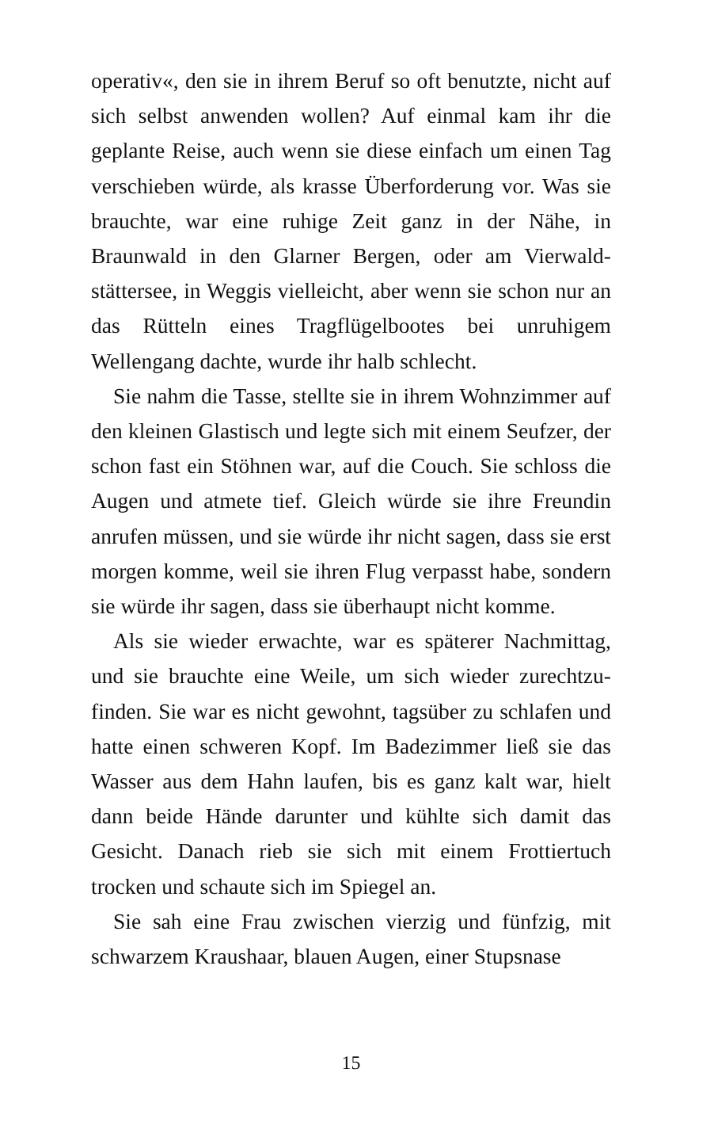operativ«, den sie in ihrem Beruf so oft benutzte, nicht auf sich selbst anwenden wollen? Auf einmal kam ihr die geplante Reise, auch wenn sie diese einfach um einen Tag verschieben würde, als krasse Überforderung vor. Was sie brauchte, war eine ruhige Zeit ganz in der Nähe, in Braunwald in den Glarner Bergen, oder am Vierwald­stättersee, in Weggis vielleicht, aber wenn sie schon nur an das Rütteln eines Tragflügelbootes bei unruhigem Wellengang dachte, wurde ihr halb schlecht.
Sie nahm die Tasse, stellte sie in ihrem Wohnzimmer auf den kleinen Glastisch und legte sich mit einem Seuf­zer, der schon fast ein Stöhnen war, auf die Couch. Sie schloss die Augen und atmete tief. Gleich würde sie ihre Freundin anrufen müssen, und sie würde ihr nicht sa­gen, dass sie erst morgen komme, weil sie ihren Flug verpasst habe, sondern sie würde ihr sagen, dass sie über­haupt nicht komme.
Als sie wieder erwachte, war es späterer Nachmittag, und sie brauchte eine Weile, um sich wieder zurechtzu­finden. Sie war es nicht gewohnt, tagsüber zu schlafen und hatte einen schweren Kopf. Im Badezimmer ließ sie das Wasser aus dem Hahn laufen, bis es ganz kalt war, hielt dann beide Hände darunter und kühlte sich damit das Gesicht. Danach rieb sie sich mit einem Frottiertuch trocken und schaute sich im Spiegel an.
Sie sah eine Frau zwischen vierzig und fünfzig, mit schwarzem Kraushaar, blauen Augen, einer Stupsnase
15